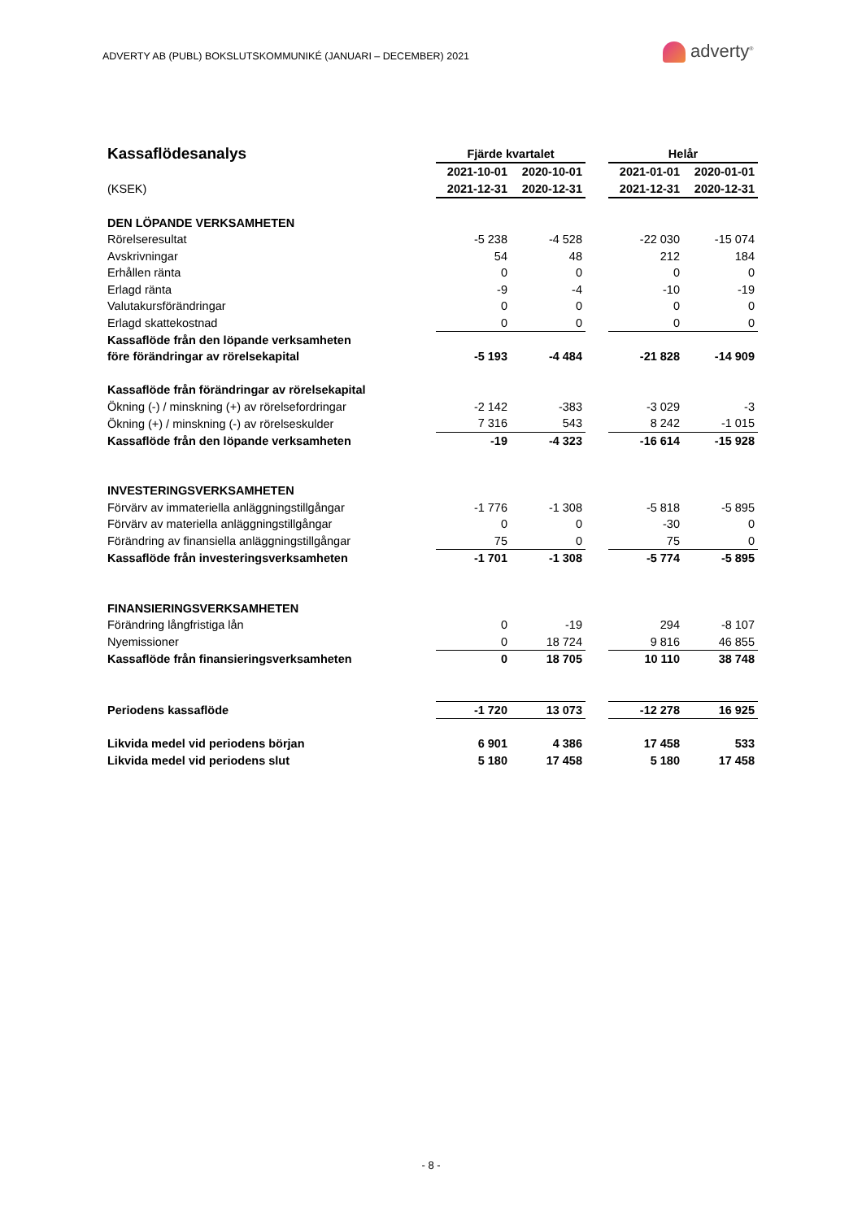ADVERTY AB (PUBL) BOKSLUTSKOMMUNIKÉ (JANUARI – DECEMBER) 2021
adverty<sup>®</sup>
| Kassaflödesanalys | Fjärde kvartalet | | | Helår | |
| | 2021-10-01 | 2020-10-01 | | 2021-01-01 | 2020-01-01 |
| (KSEK) | 2021-12-31 | 2020-12-31 | | 2021-12-31 | 2020-12-31 |
| DEN LÖPANDE VERKSAMHETEN | | | | | |
| Rörelseresultat | -5 238 | -4 528 | | -22 030 | -15 074 |
| Avskrivningar | 54 | 48 | | 212 | 184 |
| Erhållen ränta | 0 | 0 | | 0 | 0 |
| Erlagd ränta | -9 | -4 | | -10 | -19 |
| Valutakursförändringar | 0 | 0 | | 0 | 0 |
| Erlagd skattekostnad | 0 | 0 | | 0 | 0 |
| Kassaflöde från den löpande verksamheten | | | | | |
| före förändringar av rörelsekapital | -5 193 | -4 484 | | -21 828 | -14 909 |
| Kassaflöde från förändringar av rörelsekapital | | | | | |
| Ökning (-) / minskning (+) av rörelsefordringar | -2 142 | -383 | | -3 029 | -3 |
| Ökning (+) / minskning (-) av rörelseskulder | 7 316 | 543 | | 8 242 | -1 015 |
| Kassaflöde från den löpande verksamheten | -19 | -4 323 | | -16 614 | -15 928 |
| INVESTERINGSVERKSAMHETEN | | | | | |
| Förvärv av immateriella anläggningstillgångar | -1 776 | -1 308 | | -5 818 | -5 895 |
| Förvärv av materiella anläggningstillgångar | 0 | 0 | | -30 | 0 |
| Förändring av finansiella anläggningstillgångar | 75 | 0 | | 75 | 0 |
| Kassaflöde från investeringsverksamheten | -1 701 | -1 308 | | -5 774 | -5 895 |
| FINANSIERINGSVERKSAMHETEN | | | | | |
| Förändring långfristiga lån | 0 | -19 | | 294 | -8 107 |
| Nyemissioner | 0 | 18 724 | | 9 816 | 46 855 |
| Kassaflöde från finansieringsverksamheten | 0 | 18 705 | | 10 110 | 38 748 |
| Periodens kassaflöde | -1 720 | 13 073 | | -12 278 | 16 925 |
| Likvida medel vid periodens början | 6 901 | 4 386 | | 17 458 | 533 |
| Likvida medel vid periodens slut | 5 180 | 17 458 | | 5 180 | 17 458 |
- 8 -